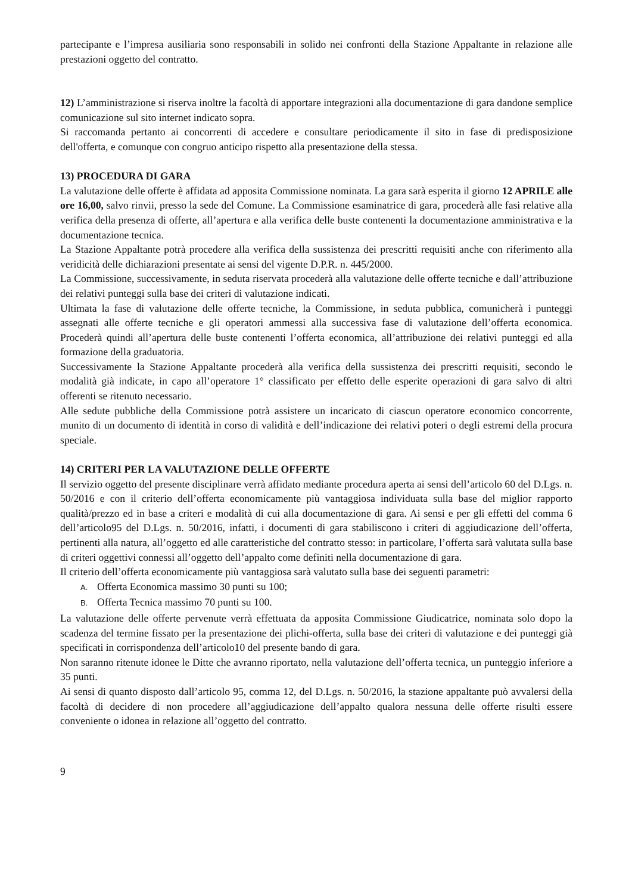partecipante e l’impresa ausiliaria sono responsabili in solido nei confronti della Stazione Appaltante in relazione alle prestazioni oggetto del contratto.
12) L’amministrazione si riserva inoltre la facoltà di apportare integrazioni alla documentazione di gara dandone semplice comunicazione sul sito internet indicato sopra.
Si raccomanda pertanto ai concorrenti di accedere e consultare periodicamente il sito in fase di predisposizione dell'offerta, e comunque con congruo anticipo rispetto alla presentazione della stessa.
13) PROCEDURA DI GARA
La valutazione delle offerte è affidata ad apposita Commissione nominata. La gara sarà esperita il giorno 12 APRILE alle ore 16,00, salvo rinvii, presso la sede del Comune. La Commissione esaminatrice di gara, procederà alle fasi relative alla verifica della presenza di offerte, all’apertura e alla verifica delle buste contenenti la documentazione amministrativa e la documentazione tecnica.
La Stazione Appaltante potrà procedere alla verifica della sussistenza dei prescritti requisiti anche con riferimento alla veridicità delle dichiarazioni presentate ai sensi del vigente D.P.R. n. 445/2000.
La Commissione, successivamente, in seduta riservata procederà alla valutazione delle offerte tecniche e dall’attribuzione dei relativi punteggi sulla base dei criteri di valutazione indicati.
Ultimata la fase di valutazione delle offerte tecniche, la Commissione, in seduta pubblica, comunicherà i punteggi assegnati alle offerte tecniche e gli operatori ammessi alla successiva fase di valutazione dell’offerta economica. Procederà quindi all’apertura delle buste contenenti l’offerta economica, all’attribuzione dei relativi punteggi ed alla formazione della graduatoria.
Successivamente la Stazione Appaltante procederà alla verifica della sussistenza dei prescritti requisiti, secondo le modalità già indicate, in capo all’operatore 1° classificato per effetto delle esperite operazioni di gara salvo di altri offerenti se ritenuto necessario.
Alle sedute pubbliche della Commissione potrà assistere un incaricato di ciascun operatore economico concorrente, munito di un documento di identità in corso di validità e dell’indicazione dei relativi poteri o degli estremi della procura speciale.
14) CRITERI PER LA VALUTAZIONE DELLE OFFERTE
Il servizio oggetto del presente disciplinare verrà affidato mediante procedura aperta ai sensi dell’articolo 60 del D.Lgs. n. 50/2016 e con il criterio dell’offerta economicamente più vantaggiosa individuata sulla base del miglior rapporto qualità/prezzo ed in base a criteri e modalità di cui alla documentazione di gara. Ai sensi e per gli effetti del comma 6 dell’articolo95 del D.Lgs. n. 50/2016, infatti, i documenti di gara stabiliscono i criteri di aggiudicazione dell’offerta, pertinenti alla natura, all’oggetto ed alle caratteristiche del contratto stesso: in particolare, l’offerta sarà valutata sulla base di criteri oggettivi connessi all’oggetto dell’appalto come definiti nella documentazione di gara.
Il criterio dell’offerta economicamente più vantaggiosa sarà valutato sulla base dei seguenti parametri:
A. Offerta Economica massimo 30 punti su 100;
B. Offerta Tecnica massimo 70 punti su 100.
La valutazione delle offerte pervenute verrà effettuata da apposita Commissione Giudicatrice, nominata solo dopo la scadenza del termine fissato per la presentazione dei plichi-offerta, sulla base dei criteri di valutazione e dei punteggi già specificati in corrispondenza dell’articolo10 del presente bando di gara.
Non saranno ritenute idonee le Ditte che avranno riportato, nella valutazione dell’offerta tecnica, un punteggio inferiore a 35 punti.
Ai sensi di quanto disposto dall’articolo 95, comma 12, del D.Lgs. n. 50/2016, la stazione appaltante può avvalersi della facoltà di decidere di non procedere all’aggiudicazione dell’appalto qualora nessuna delle offerte risulti essere conveniente o idonea in relazione all’oggetto del contratto.
9